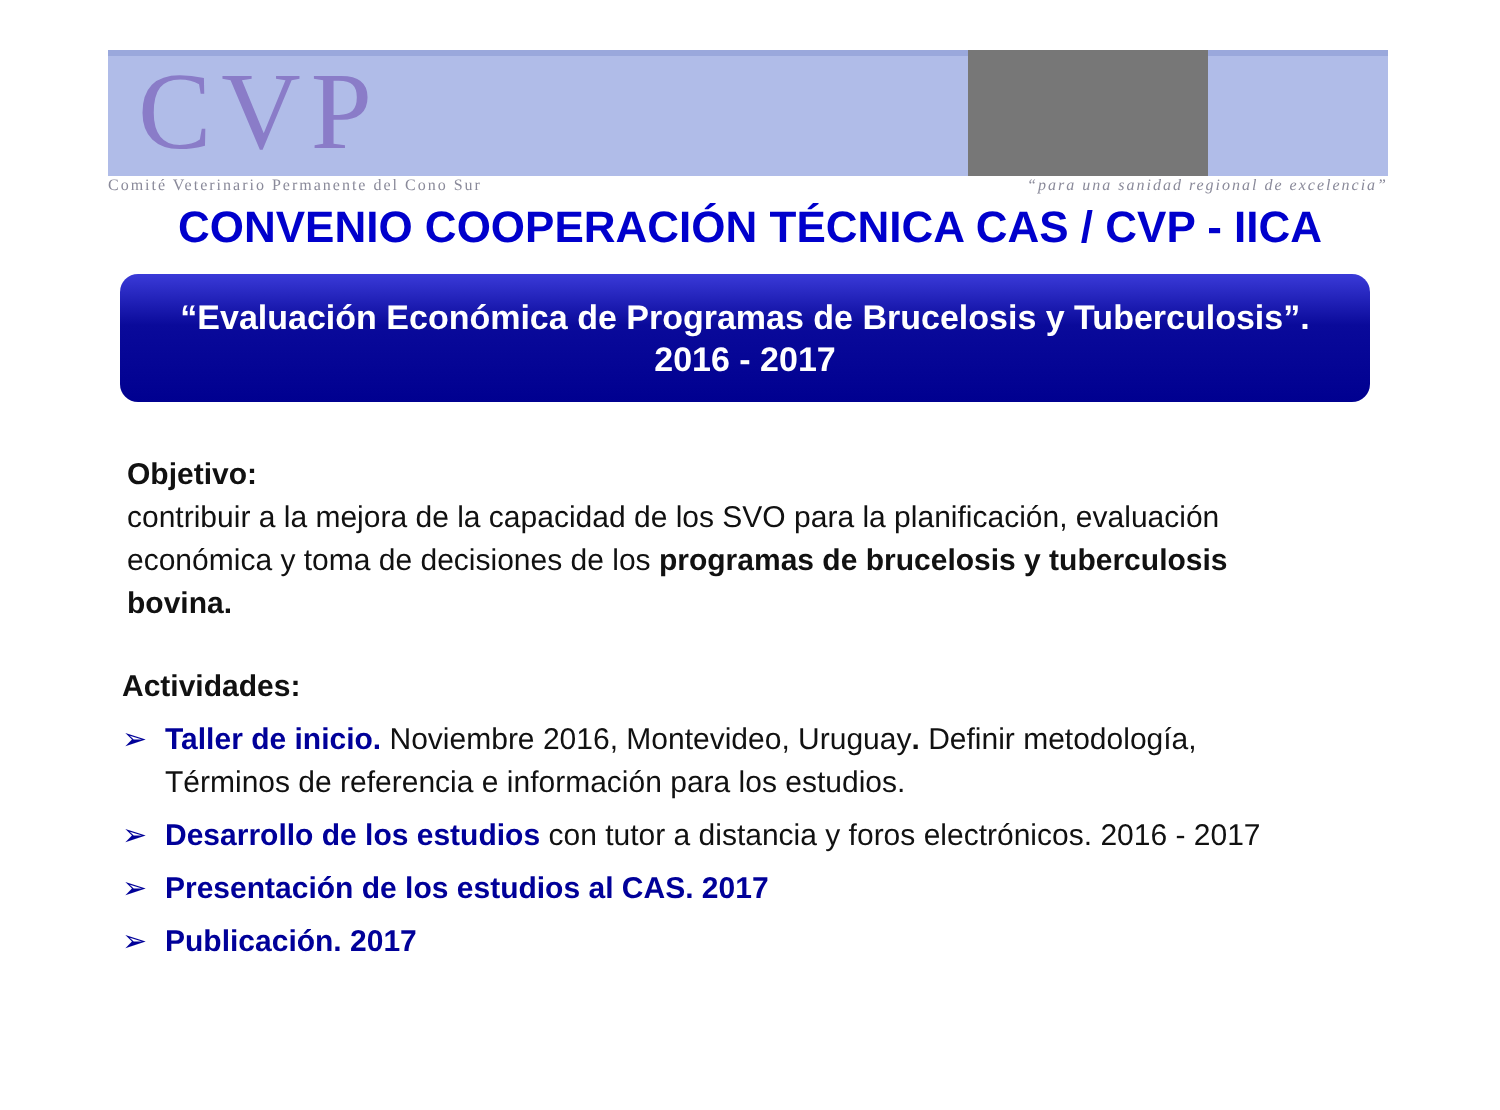CVP
Comité Veterinario Permanente del Cono Sur “para una sanidad regional de excelencia”
CONVENIO COOPERACIÓN TÉCNICA CAS / CVP - IICA
“Evaluación Económica de Programas de Brucelosis y Tuberculosis”.
2016 - 2017
Objetivo:
contribuir a la mejora de la capacidad de los SVO para la planificación, evaluación económica y toma de decisiones de los programas de brucelosis y tuberculosis bovina.
Actividades:
➢ Taller de inicio. Noviembre 2016, Montevideo, Uruguay. Definir metodología, Términos de referencia e información para los estudios.
➢ Desarrollo de los estudios con tutor a distancia y foros electrónicos. 2016 - 2017
➢ Presentación de los estudios al CAS. 2017
➢ Publicación. 2017